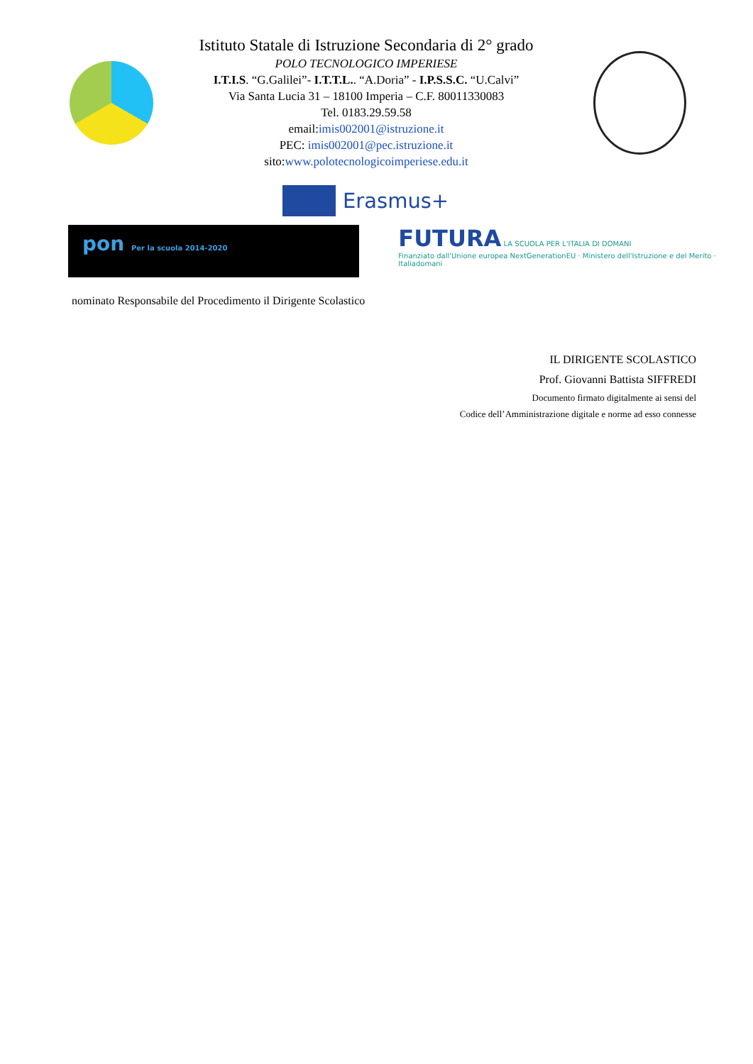Istituto Statale di Istruzione Secondaria di 2° grado
POLO TECNOLOGICO IMPERIESE
I.T.I.S. “G.Galilei”- I.T.T.L.. “A.Doria” - I.P.S.S.C. “U.Calvi”
Via Santa Lucia 31 – 18100 Imperia – C.F. 80011330083
Tel. 0183.29.59.58
email:imis002001@istruzione.it
PEC: imis002001@pec.istruzione.it
sito:www.polotecnologicoimperiese.edu.it
Erasmus+
pon Per la scuola 2014-2020
FUTURA LA SCUOLA PER L'ITALIA DI DOMANI
Finanziato dall'Unione europea NextGenerationEU · Ministero dell'Istruzione e del Merito · Italiadomani
nominato Responsabile del Procedimento il Dirigente Scolastico
IL DIRIGENTE SCOLASTICO
Prof. Giovanni Battista SIFFREDI
Documento firmato digitalmente ai sensi del
Codice dell’Amministrazione digitale e norme ad esso connesse